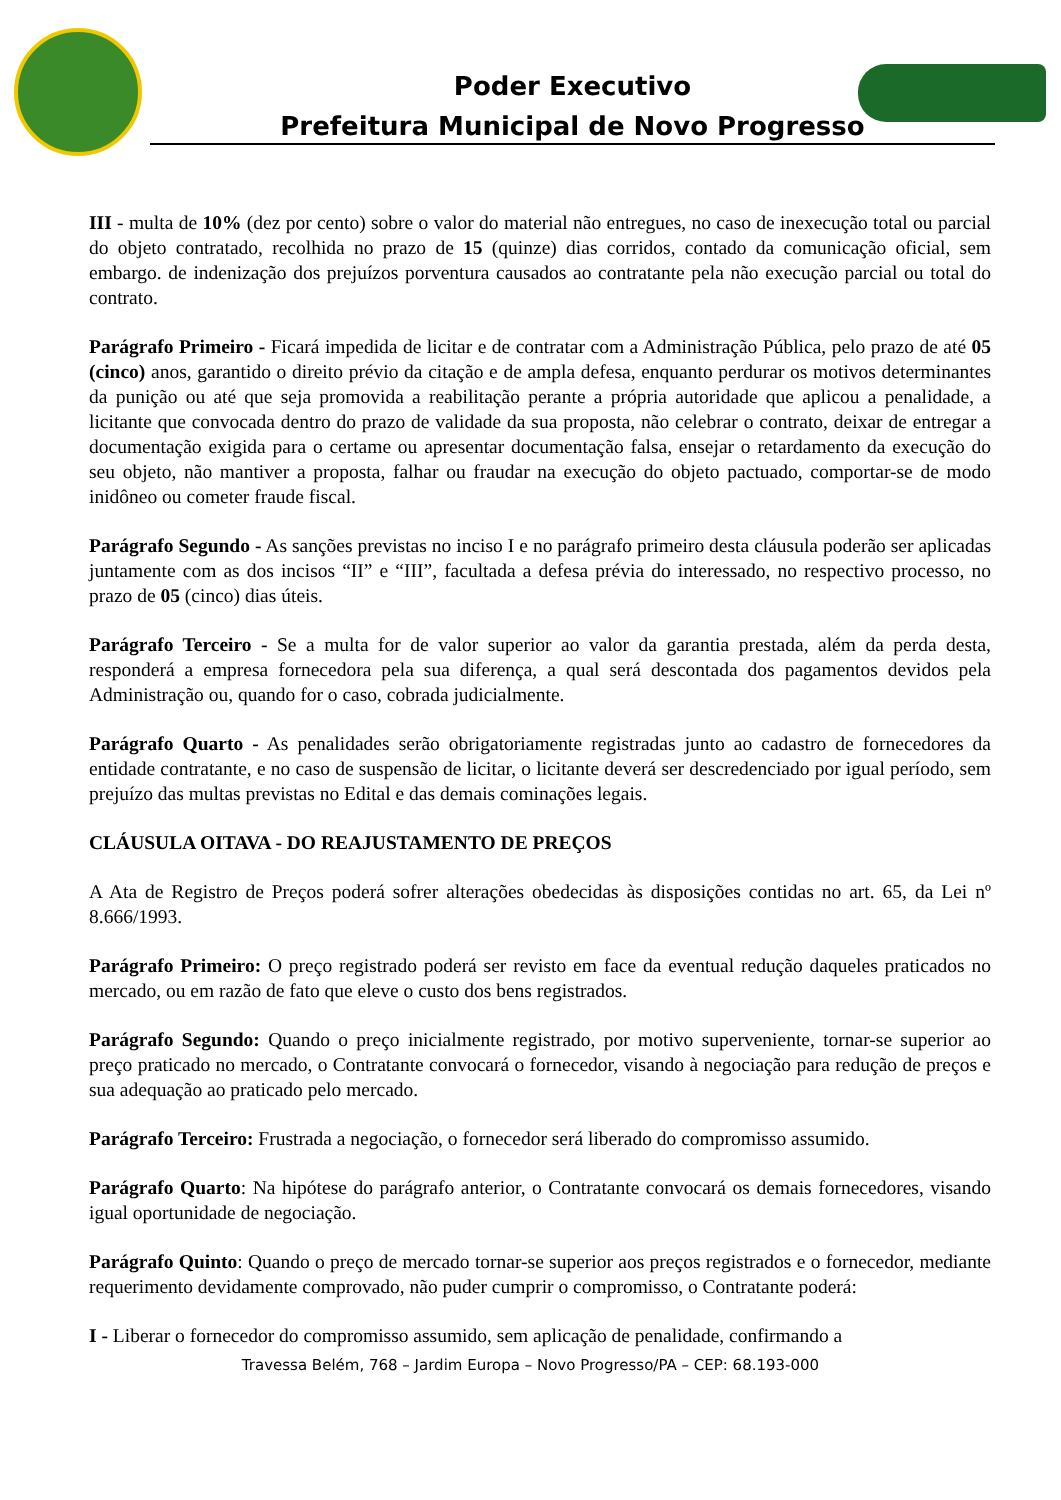Poder Executivo
Prefeitura Municipal de Novo Progresso
III - multa de 10% (dez por cento) sobre o valor do material não entregues, no caso de inexecução total ou parcial do objeto contratado, recolhida no prazo de 15 (quinze) dias corridos, contado da comunicação oficial, sem embargo. de indenização dos prejuízos porventura causados ao contratante pela não execução parcial ou total do contrato.
Parágrafo Primeiro - Ficará impedida de licitar e de contratar com a Administração Pública, pelo prazo de até 05 (cinco) anos, garantido o direito prévio da citação e de ampla defesa, enquanto perdurar os motivos determinantes da punição ou até que seja promovida a reabilitação perante a própria autoridade que aplicou a penalidade, a licitante que convocada dentro do prazo de validade da sua proposta, não celebrar o contrato, deixar de entregar a documentação exigida para o certame ou apresentar documentação falsa, ensejar o retardamento da execução do seu objeto, não mantiver a proposta, falhar ou fraudar na execução do objeto pactuado, comportar-se de modo inidôneo ou cometer fraude fiscal.
Parágrafo Segundo - As sanções previstas no inciso I e no parágrafo primeiro desta cláusula poderão ser aplicadas juntamente com as dos incisos “II” e “III”, facultada a defesa prévia do interessado, no respectivo processo, no prazo de 05 (cinco) dias úteis.
Parágrafo Terceiro - Se a multa for de valor superior ao valor da garantia prestada, além da perda desta, responderá a empresa fornecedora pela sua diferença, a qual será descontada dos pagamentos devidos pela Administração ou, quando for o caso, cobrada judicialmente.
Parágrafo Quarto - As penalidades serão obrigatoriamente registradas junto ao cadastro de fornecedores da entidade contratante, e no caso de suspensão de licitar, o licitante deverá ser descredenciado por igual período, sem prejuízo das multas previstas no Edital e das demais cominações legais.
CLÁUSULA OITAVA - DO REAJUSTAMENTO DE PREÇOS
A Ata de Registro de Preços poderá sofrer alterações obedecidas às disposições contidas no art. 65, da Lei nº 8.666/1993.
Parágrafo Primeiro: O preço registrado poderá ser revisto em face da eventual redução daqueles praticados no mercado, ou em razão de fato que eleve o custo dos bens registrados.
Parágrafo Segundo: Quando o preço inicialmente registrado, por motivo superveniente, tornar-se superior ao preço praticado no mercado, o Contratante convocará o fornecedor, visando à negociação para redução de preços e sua adequação ao praticado pelo mercado.
Parágrafo Terceiro: Frustrada a negociação, o fornecedor será liberado do compromisso assumido.
Parágrafo Quarto: Na hipótese do parágrafo anterior, o Contratante convocará os demais fornecedores, visando igual oportunidade de negociação.
Parágrafo Quinto: Quando o preço de mercado tornar-se superior aos preços registrados e o fornecedor, mediante requerimento devidamente comprovado, não puder cumprir o compromisso, o Contratante poderá:
I - Liberar o fornecedor do compromisso assumido, sem aplicação de penalidade, confirmando a
Travessa Belém, 768 – Jardim Europa – Novo Progresso/PA – CEP: 68.193-000